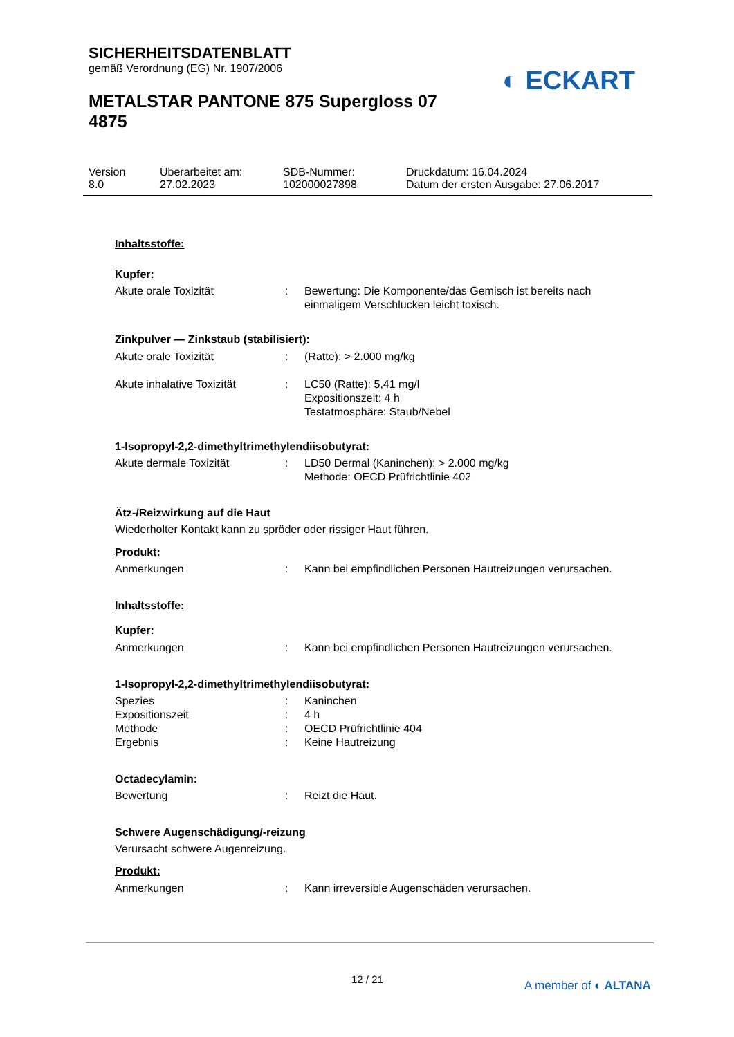SICHERHEITSDATENBLATT
gemäß Verordnung (EG) Nr. 1907/2006
METALSTAR PANTONE 875 Supergloss 07 4875
◐ ECKART
Version
8.0
Überarbeitet am:
27.02.2023
SDB-Nummer:
102000027898
Druckdatum: 16.04.2024
Datum der ersten Ausgabe: 27.06.2017
Inhaltsstoffe:
Kupfer:
Akute orale Toxizität : Bewertung: Die Komponente/das Gemisch ist bereits nach einmaligem Verschlucken leicht toxisch.
Zinkpulver — Zinkstaub (stabilisiert):
Akute orale Toxizität : (Ratte): > 2.000 mg/kg
Akute inhalative Toxizität
: LC50 (Ratte): 5,41 mg/l
Expositionszeit: 4 h
Testatmosphäre: Staub/Nebel
1-Isopropyl-2,2-dimethyltrimethylendiisobutyrat:
Akute dermale Toxizität : LD50 Dermal (Kaninchen): > 2.000 mg/kg
Methode: OECD Prüfrichtlinie 402
Ätz-/Reizwirkung auf die Haut
Wiederholter Kontakt kann zu spröder oder rissiger Haut führen.
Produkt:
Anmerkungen : Kann bei empfindlichen Personen Hautreizungen verursachen.
Inhaltsstoffe:
Kupfer:
Anmerkungen : Kann bei empfindlichen Personen Hautreizungen verursachen.
1-Isopropyl-2,2-dimethyltrimethylendiisobutyrat:
Spezies : Kaninchen
Expositionszeit : 4 h
Methode : OECD Prüfrichtlinie 404
Ergebnis : Keine Hautreizung
Octadecylamin:
Bewertung : Reizt die Haut.
Schwere Augenschädigung/-reizung
Verursacht schwere Augenreizung.
Produkt:
Anmerkungen : Kann irreversible Augenschäden verursachen.
12 / 21 A member of ◐ ALTANA